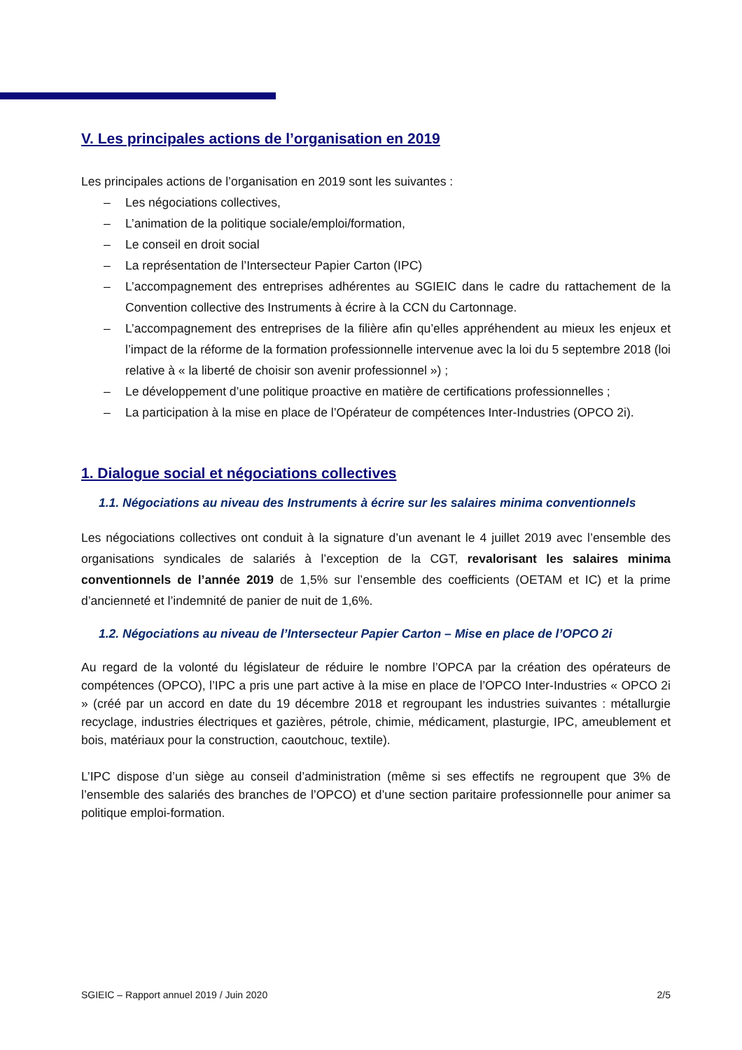V. Les principales actions de l’organisation en 2019
Les principales actions de l’organisation en 2019 sont les suivantes :
– Les négociations collectives,
– L’animation de la politique sociale/emploi/formation,
– Le conseil en droit social
– La représentation de l’Intersecteur Papier Carton (IPC)
– L’accompagnement des entreprises adhérentes au SGIEIC dans le cadre du rattachement de la Convention collective des Instruments à écrire à la CCN du Cartonnage.
– L’accompagnement des entreprises de la filière afin qu’elles appréhendent au mieux les enjeux et l’impact de la réforme de la formation professionnelle intervenue avec la loi du 5 septembre 2018 (loi relative à « la liberté de choisir son avenir professionnel ») ;
– Le développement d’une politique proactive en matière de certifications professionnelles ;
– La participation à la mise en place de l’Opérateur de compétences Inter-Industries (OPCO 2i).
1. Dialogue social et négociations collectives
1.1. Négociations au niveau des Instruments à écrire sur les salaires minima conventionnels
Les négociations collectives ont conduit à la signature d’un avenant le 4 juillet 2019 avec l’ensemble des organisations syndicales de salariés à l’exception de la CGT, revalorisant les salaires minima conventionnels de l’année 2019 de 1,5% sur l’ensemble des coefficients (OETAM et IC) et la prime d’ancienneté et l’indemnité de panier de nuit de 1,6%.
1.2. Négociations au niveau de l’Intersecteur Papier Carton – Mise en place de l’OPCO 2i
Au regard de la volonté du législateur de réduire le nombre l’OPCA par la création des opérateurs de compétences (OPCO), l’IPC a pris une part active à la mise en place de l’OPCO Inter-Industries « OPCO 2i » (créé par un accord en date du 19 décembre 2018 et regroupant les industries suivantes : métallurgie recyclage, industries électriques et gazières, pétrole, chimie, médicament, plasturgie, IPC, ameublement et bois, matériaux pour la construction, caoutchouc, textile).
L’IPC dispose d’un siège au conseil d’administration (même si ses effectifs ne regroupent que 3% de l’ensemble des salariés des branches de l’OPCO) et d’une section paritaire professionnelle pour animer sa politique emploi-formation.
SGIEIC – Rapport annuel 2019 / Juin 2020 2/5